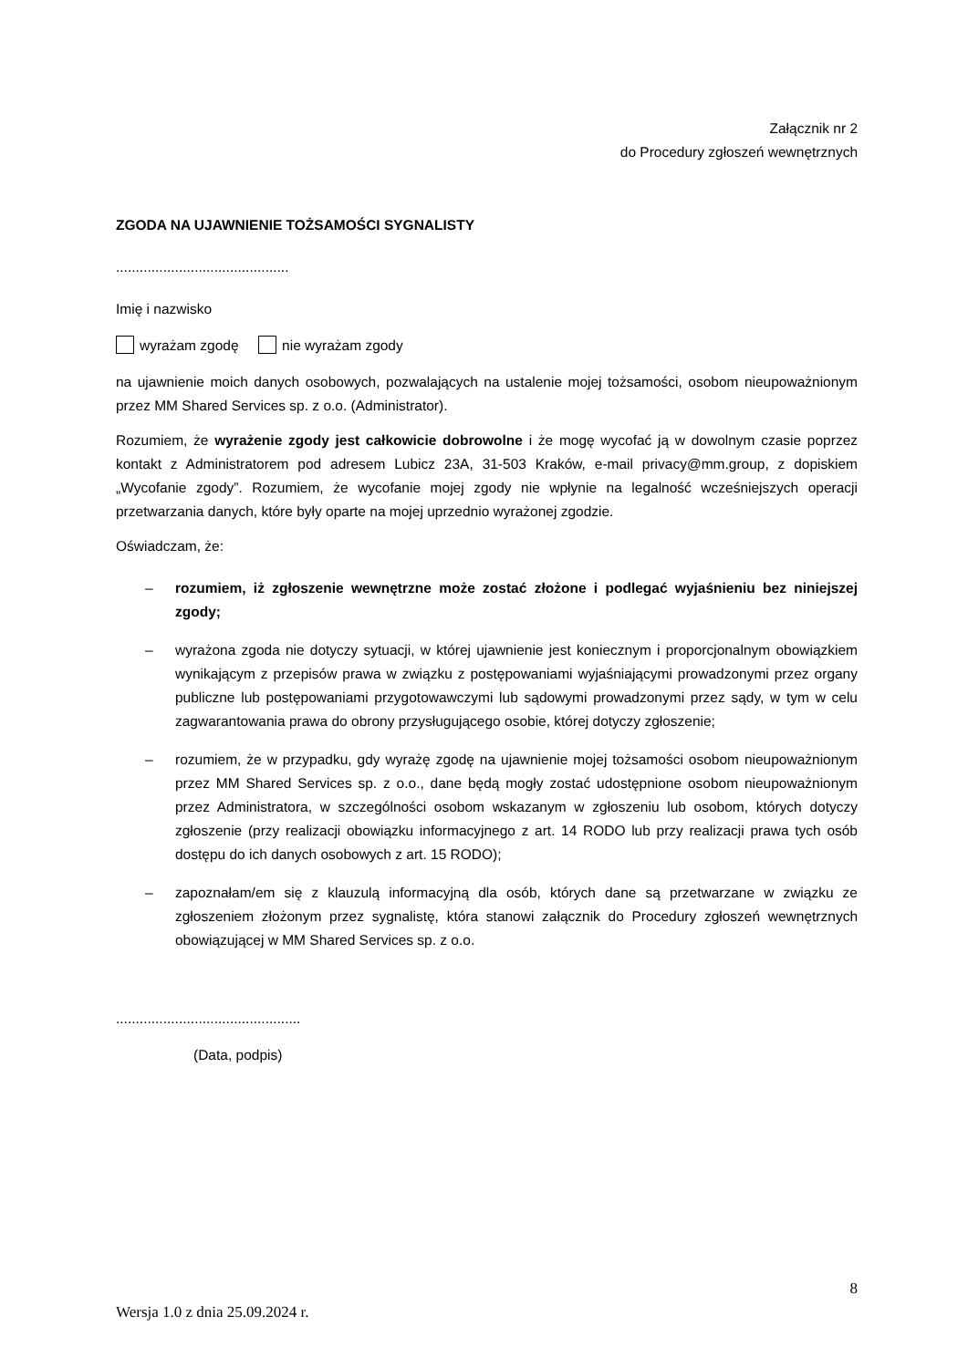Załącznik nr 2
do Procedury zgłoszeń wewnętrznych
ZGODA NA UJAWNIENIE TOŻSAMOŚCI SYGNALISTY
............................................
Imię i nazwisko
wyrażam zgodę nie wyrażam zgody
na ujawnienie moich danych osobowych, pozwalających na ustalenie mojej tożsamości, osobom nieupoważnionym przez MM Shared Services sp. z o.o. (Administrator).
Rozumiem, że wyrażenie zgody jest całkowicie dobrowolne i że mogę wycofać ją w dowolnym czasie poprzez kontakt z Administratorem pod adresem Lubicz 23A, 31-503 Kraków, e-mail privacy@mm.group, z dopiskiem „Wycofanie zgody”. Rozumiem, że wycofanie mojej zgody nie wpłynie na legalność wcześniejszych operacji przetwarzania danych, które były oparte na mojej uprzednio wyrażonej zgodzie.
Oświadczam, że:
– rozumiem, iż zgłoszenie wewnętrzne może zostać złożone i podlegać wyjaśnieniu bez niniejszej zgody;
– wyrażona zgoda nie dotyczy sytuacji, w której ujawnienie jest koniecznym i proporcjonalnym obowiązkiem wynikającym z przepisów prawa w związku z postępowaniami wyjaśniającymi prowadzonymi przez organy publiczne lub postępowaniami przygotowawczymi lub sądowymi prowadzonymi przez sądy, w tym w celu zagwarantowania prawa do obrony przysługującego osobie, której dotyczy zgłoszenie;
– rozumiem, że w przypadku, gdy wyrażę zgodę na ujawnienie mojej tożsamości osobom nieupoważnionym przez MM Shared Services sp. z o.o., dane będą mogły zostać udostępnione osobom nieupoważnionym przez Administratora, w szczególności osobom wskazanym w zgłoszeniu lub osobom, których dotyczy zgłoszenie (przy realizacji obowiązku informacyjnego z art. 14 RODO lub przy realizacji prawa tych osób dostępu do ich danych osobowych z art. 15 RODO);
– zapoznałam/em się z klauzulą informacyjną dla osób, których dane są przetwarzane w związku ze zgłoszeniem złożonym przez sygnalistę, która stanowi załącznik do Procedury zgłoszeń wewnętrznych obowiązującej w MM Shared Services sp. z o.o.
...............................................
(Data, podpis)
8
Wersja 1.0 z dnia 25.09.2024 r.